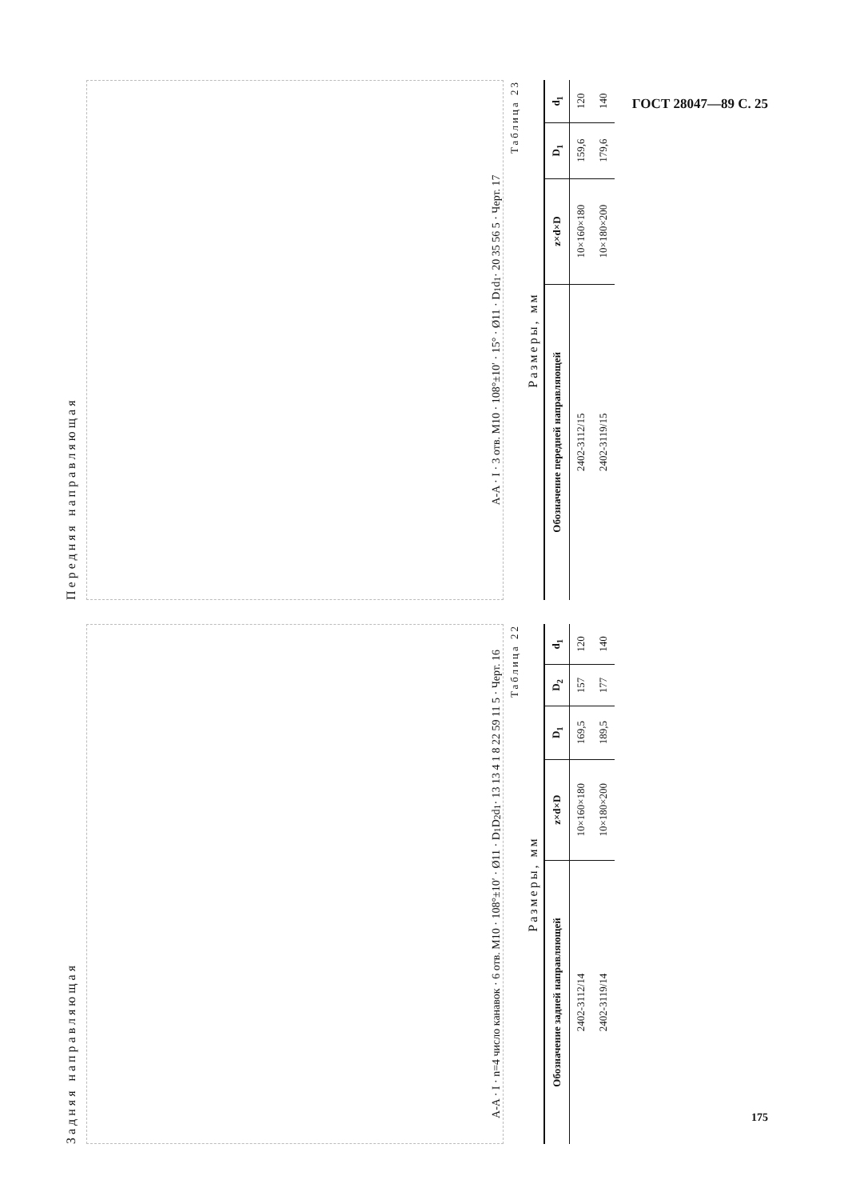ГОСТ 28047—89 С. 25
Задняя направляющая
A-A · I · n=4 число канавок · 6 отв. M10 · 108°±10′ · Ø11 · D<sub>1</sub> D<sub>2</sub> d<sub>1</sub> · 13 13 4 1 8 22 59 11 5 · Черт. 16
Таблица 22
Размеры, мм
| Обозначение задней направляющей | z×d×D | D<sub>1</sub> | D<sub>2</sub> | d<sub>1</sub> |
| --- | --- | --- | --- | --- |
| 2402-3112/14 | 10×160×180 | 169,5 | 157 | 120 |
| 2402-3119/14 | 10×180×200 | 189,5 | 177 | 140 |
Передняя направляющая
A-A · I · 3 отв. M10 · 108°±10′ · 15° · Ø11 · D<sub>1</sub> d<sub>1</sub> · 20 35 56 5 · Черт. 17
Таблица 23
Размеры, мм
| Обозначение передней направляющей | z×d×D | D<sub>1</sub> | d<sub>1</sub> |
| --- | --- | --- | --- |
| 2402-3112/15 | 10×160×180 | 159,6 | 120 |
| 2402-3119/15 | 10×180×200 | 179,6 | 140 |
175